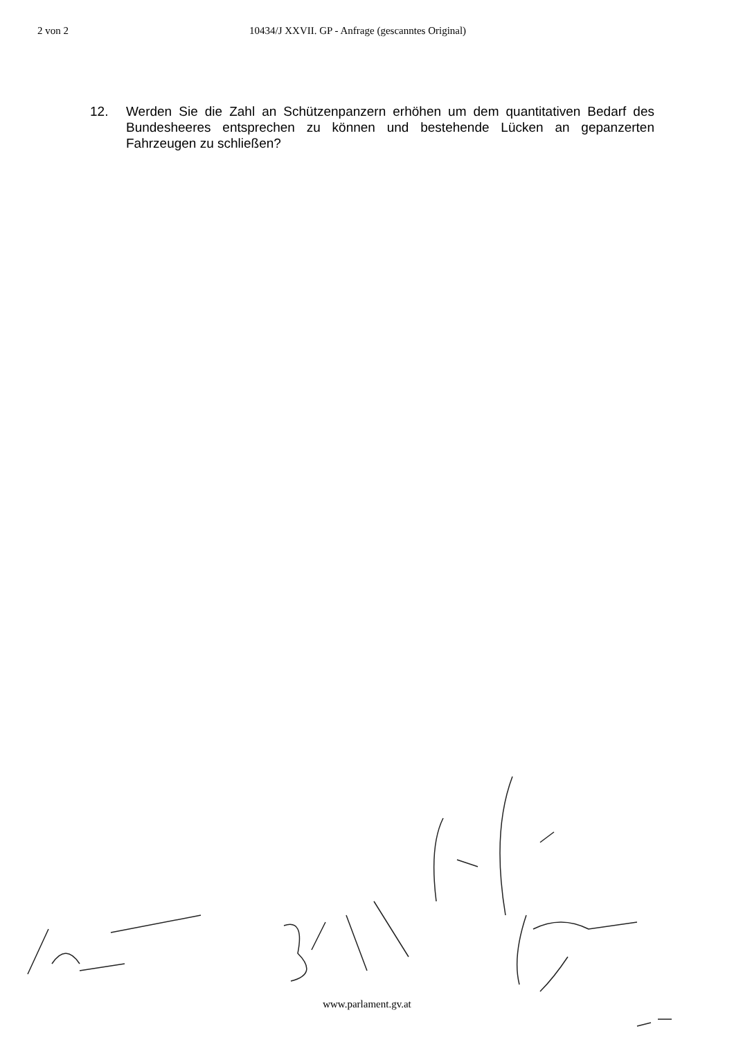2 von 2 10434/J XXVII. GP - Anfrage (gescanntes Original)
12. Werden Sie die Zahl an Schützenpanzern erhöhen um dem quantitativen Bedarf des Bundesheeres entsprechen zu können und bestehende Lücken an gepanzerten Fahrzeugen zu schließen?
www.parlament.gv.at